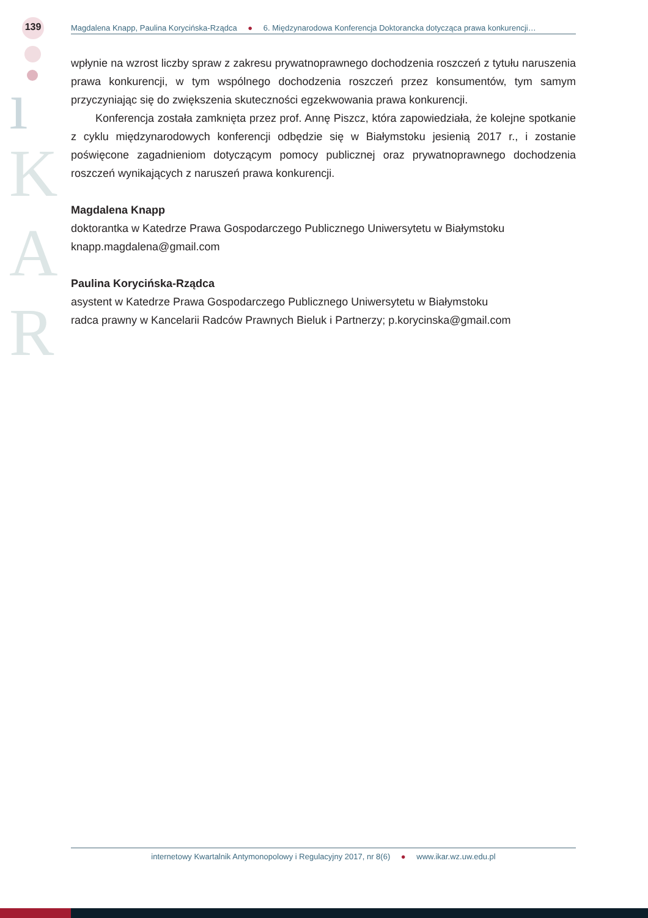139
ı
K
A
R
Magdalena Knapp, Paulina Korycińska-Rządca ● 6. Międzynarodowa Konferencja Doktorancka dotycząca prawa konkurencji…
wpłynie na wzrost liczby spraw z zakresu prywatnoprawnego dochodzenia roszczeń z tytułu naruszenia prawa konkurencji, w tym wspólnego dochodzenia roszczeń przez konsumentów, tym samym przyczyniając się do zwiększenia skuteczności egzekwowania prawa konkurencji.
Konferencja została zamknięta przez prof. Annę Piszcz, która zapowiedziała, że kolejne spotkanie z cyklu międzynarodowych konferencji odbędzie się w Białymstoku jesienią 2017 r., i zostanie poświęcone zagadnieniom dotyczącym pomocy publicznej oraz prywatnoprawnego dochodzenia roszczeń wynikających z naruszeń prawa konkurencji.
Magdalena Knapp
doktorantka w Katedrze Prawa Gospodarczego Publicznego Uniwersytetu w Białymstoku
knapp.magdalena@gmail.com
Paulina Korycińska-Rządca
asystent w Katedrze Prawa Gospodarczego Publicznego Uniwersytetu w Białymstoku
radca prawny w Kancelarii Radców Prawnych Bieluk i Partnerzy; p.korycinska@gmail.com
internetowy Kwartalnik Antymonopolowy i Regulacyjny 2017, nr 8(6) ● www.ikar.wz.uw.edu.pl